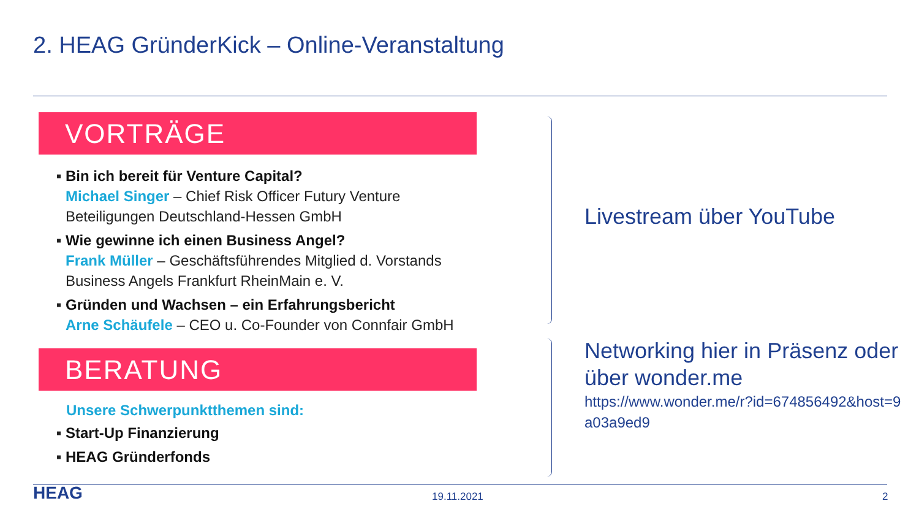2. HEAG GründerKick – Online-Veranstaltung
VORTRÄGE
Bin ich bereit für Venture Capital?
Michael Singer – Chief Risk Officer Futury Venture Beteiligungen Deutschland-Hessen GmbH
Wie gewinne ich einen Business Angel?
Frank Müller – Geschäftsführendes Mitglied d. Vorstands Business Angels Frankfurt RheinMain e. V.
Gründen und Wachsen – ein Erfahrungsbericht
Arne Schäufele – CEO u. Co-Founder von Connfair GmbH
BERATUNG
Unsere Schwerpunktthemen sind:
Start-Up Finanzierung
HEAG Gründerfonds
Livestream über YouTube
Networking hier in Präsenz oder über wonder.me
https://www.wonder.me/r?id=674856492&host=9a03a9ed9
HEAG 19.11.2021 2